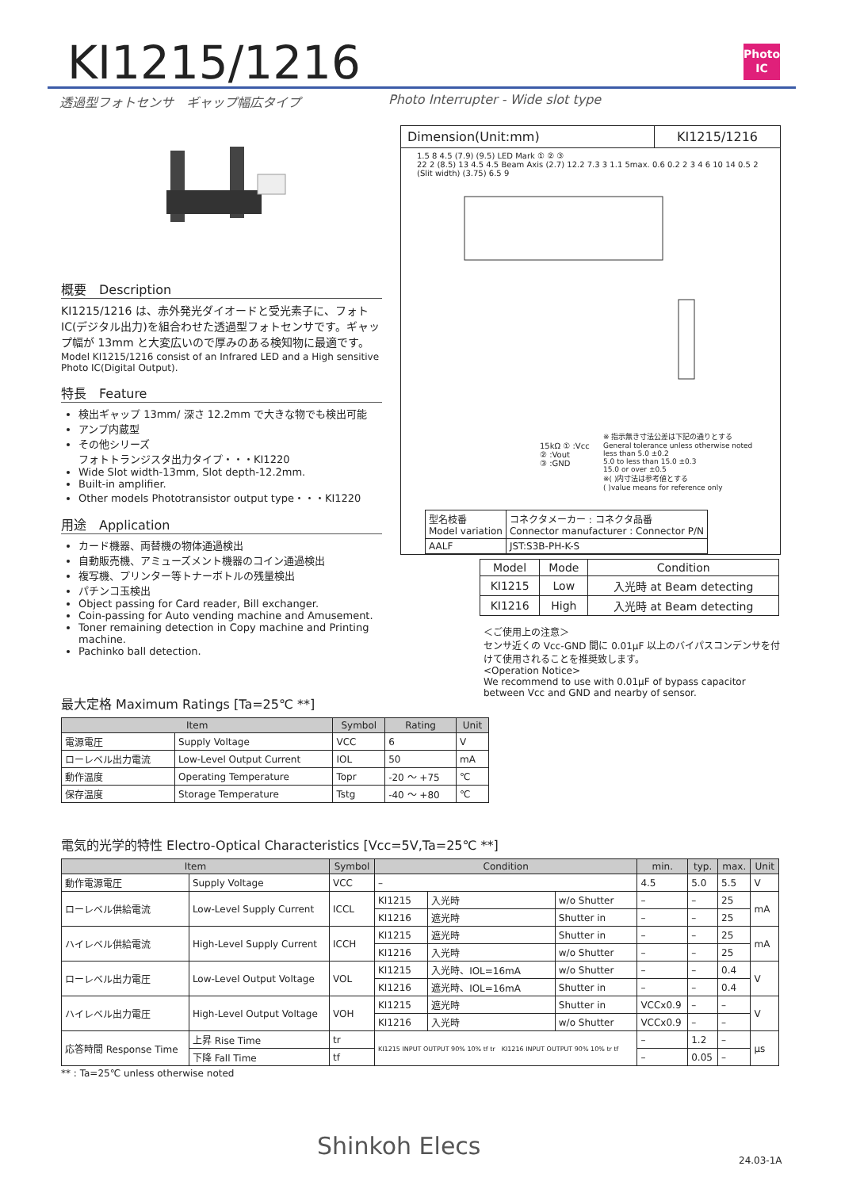KI1215/1216
Photo IC
透過型フォトセンサ　ギャップ幅広タイプ
Photo Interrupter - Wide slot type
概要　Description
KI1215/1216 は、赤外発光ダイオードと受光素子に、フォトIC(デジタル出力)を組合わせた透過型フォトセンサです。ギャップ幅が 13mm と大変広いので厚みのある検知物に最適です。
Model KI1215/1216 consist of an Infrared LED and a High sensitive Photo IC(Digital Output).
特長　Feature
検出ギャップ 13mm/ 深さ 12.2mm で大きな物でも検出可能
アンプ内蔵型
その他シリーズ
フォトトランジスタ出力タイプ・・・KI1220
Wide Slot width-13mm, Slot depth-12.2mm.
Built-in amplifier.
Other models Phototransistor output type・・・KI1220
用途　Application
カード機器、両替機の物体通過検出
自動販売機、アミューズメント機器のコイン通過検出
複写機、プリンター等トナーボトルの残量検出
パチンコ玉検出
Object passing for Card reader, Bill exchanger.
Coin-passing for Auto vending machine and Amusement.
Toner remaining detection in Copy machine and Printing machine.
Pachinko ball detection.
Dimension(Unit:mm) KI1215/1216
1.5 8 4.5 (7.9) (9.5) LED Mark ① ② ③
22 2 (8.5) 13 4.5 4.5 Beam Axis (2.7) 12.2 7.3 3 1.1 5max. 0.6 0.2 2 3 4 6 10 14 0.5 2 (Slit width) (3.75) 6.5 9
※ 指示無き寸法公差は下記の通りとする
General tolerance unless otherwise noted
less than 5.0 ±0.2
5.0 to less than 15.0 ±0.3
15.0 or over ±0.5
※( )内寸法は参考値とする
( )value means for reference only
15kΩ ① :Vcc
② :Vout
③ :GND
| 型名枝番 Model variation | コネクタメーカー : コネクタ品番 Connector manufacturer : Connector P/N |
| AALF | JST:S3B-PH-K-S |
| Model | Mode | Condition |
| --- | --- | --- |
| KI1215 | Low | 入光時 at Beam detecting |
| KI1216 | High | 入光時 at Beam detecting |
＜ご使用上の注意＞
センサ近くの Vcc-GND 間に 0.01μF 以上のバイパスコンデンサを付けて使用されることを推奨致します。
<Operation Notice>
We recommend to use with 0.01μF of bypass capacitor between Vcc and GND and nearby of sensor.
最大定格 Maximum Ratings [Ta=25℃ **]
| Item | | Symbol | Rating | Unit |
| --- | --- | --- | --- | --- |
| 電源電圧 | Supply Voltage | VCC | 6 | V |
| ローレベル出力電流 | Low-Level Output Current | IOL | 50 | mA |
| 動作温度 | Operating Temperature | Topr | -20 ～ +75 | ℃ |
| 保存温度 | Storage Temperature | Tstg | -40 ～ +80 | ℃ |
電気的光学的特性 Electro-Optical Characteristics [Vcc=5V,Ta=25℃ **]
| Item | | Symbol | Condition | | | min. | typ. | max. | Unit |
| --- | --- | --- | --- | --- | --- | --- | --- | --- | --- |
| 動作電源電圧 | Supply Voltage | VCC | – | | | 4.5 | 5.0 | 5.5 | V |
| ローレベル供給電流 | Low-Level Supply Current | ICCL | KI1215 | 入光時 | w/o Shutter | – | – | 25 | mA |
| | | | KI1216 | 遮光時 | Shutter in | – | – | 25 | |
| ハイレベル供給電流 | High-Level Supply Current | ICCH | KI1215 | 遮光時 | Shutter in | – | – | 25 | mA |
| | | | KI1216 | 入光時 | w/o Shutter | – | – | 25 | |
| ローレベル出力電圧 | Low-Level Output Voltage | VOL | KI1215 | 入光時、IOL=16mA | w/o Shutter | – | – | 0.4 | V |
| | | | KI1216 | 遮光時、IOL=16mA | Shutter in | – | – | 0.4 | |
| ハイレベル出力電圧 | High-Level Output Voltage | VOH | KI1215 | 遮光時 | Shutter in | VCCx0.9 | – | – | V |
| | | | KI1216 | 入光時 | w/o Shutter | VCCx0.9 | – | – | |
| 応答時間 Response Time | 上昇 Rise Time | tr | KI1215 INPUT OUTPUT 90% 10% tf tr KI1216 INPUT OUTPUT 90% 10% tr tf | | | – | 1.2 | – | μs |
| | 下降 Fall Time | tf | | | | – | 0.05 | – | |
** : Ta=25℃ unless otherwise noted
Shinkoh Elecs
24.03-1A